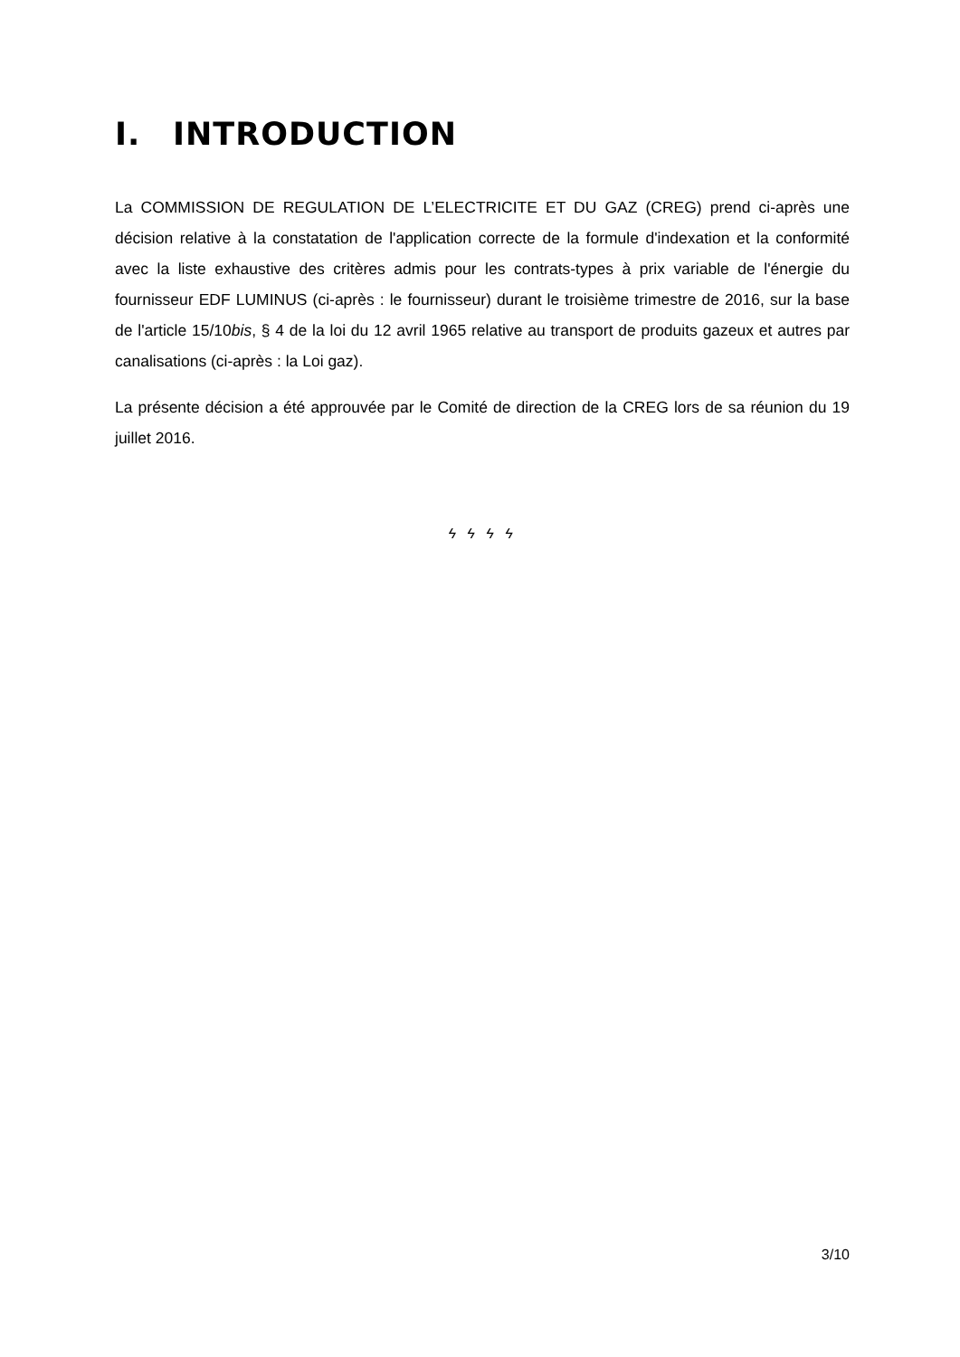I. INTRODUCTION
La COMMISSION DE REGULATION DE L’ELECTRICITE ET DU GAZ (CREG) prend ci-après une décision relative à la constatation de l'application correcte de la formule d'indexation et la conformité avec la liste exhaustive des critères admis pour les contrats-types à prix variable de l'énergie du fournisseur EDF LUMINUS (ci-après : le fournisseur) durant le troisième trimestre de 2016, sur la base de l'article 15/10bis, § 4 de la loi du 12 avril 1965 relative au transport de produits gazeux et autres par canalisations (ci-après : la Loi gaz).
La présente décision a été approuvée par le Comité de direction de la CREG lors de sa réunion du 19 juillet 2016.
ϟ ϟ ϟ ϟ
3/10